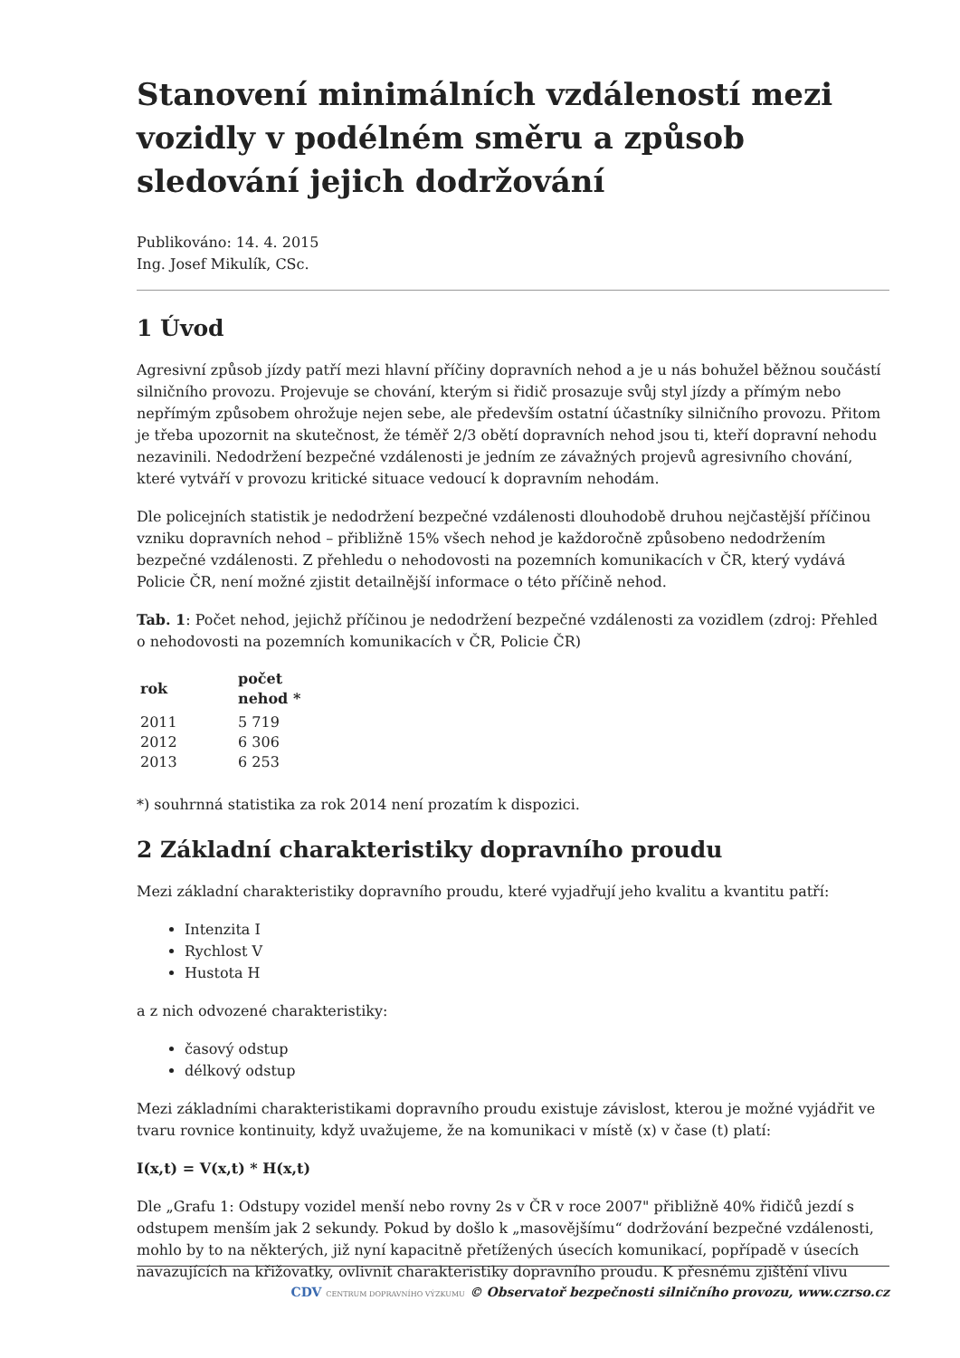Stanovení minimálních vzdáleností mezi vozidly v podélném směru a způsob sledování jejich dodržování
Publikováno: 14. 4. 2015
Ing. Josef Mikulík, CSc.
1 Úvod
Agresivní způsob jízdy patří mezi hlavní příčiny dopravních nehod a je u nás bohužel běžnou součástí silničního provozu. Projevuje se chování, kterým si řidič prosazuje svůj styl jízdy a přímým nebo nepřímým způsobem ohrožuje nejen sebe, ale především ostatní účastníky silničního provozu. Přitom je třeba upozornit na skutečnost, že téměř 2/3 obětí dopravních nehod jsou ti, kteří dopravní nehodu nezavinili. Nedodržení bezpečné vzdálenosti je jedním ze závažných projevů agresivního chování, které vytváří v provozu kritické situace vedoucí k dopravním nehodám.
Dle policejních statistik je nedodržení bezpečné vzdálenosti dlouhodobě druhou nejčastější příčinou vzniku dopravních nehod – přibližně 15% všech nehod je každoročně způsobeno nedodržením bezpečné vzdálenosti. Z přehledu o nehodovosti na pozemních komunikacích v ČR, který vydává Policie ČR, není možné zjistit detailnější informace o této příčině nehod.
Tab. 1: Počet nehod, jejichž příčinou je nedodržení bezpečné vzdálenosti za vozidlem (zdroj: Přehled o nehodovosti na pozemních komunikacích v ČR, Policie ČR)
| rok | počet nehod * |
| --- | --- |
| 2011 | 5 719 |
| 2012 | 6 306 |
| 2013 | 6 253 |
*) souhrnná statistika za rok 2014 není prozatím k dispozici.
2 Základní charakteristiky dopravního proudu
Mezi základní charakteristiky dopravního proudu, které vyjadřují jeho kvalitu a kvantitu patří:
Intenzita I
Rychlost V
Hustota H
a z nich odvozené charakteristiky:
časový odstup
délkový odstup
Mezi základními charakteristikami dopravního proudu existuje závislost, kterou je možné vyjádřit ve tvaru rovnice kontinuity, když uvažujeme, že na komunikaci v místě (x) v čase (t) platí:
I(x,t) = V(x,t) * H(x,t)
Dle „Grafu 1: Odstupy vozidel menší nebo rovny 2s v ČR v roce 2007" přibližně 40% řidičů jezdí s odstupem menším jak 2 sekundy. Pokud by došlo k „masovějšímu“ dodržování bezpečné vzdálenosti, mohlo by to na některých, již nyní kapacitně přetížených úsecích komunikací, popřípadě v úsecích navazujících na křižovatky, ovlivnit charakteristiky dopravního proudu. K přesnému zjištění vlivu
CDV CENTRUM DOPRAVNÍHO VÝZKUMU © Observatoř bezpečnosti silničního provozu, www.czrso.cz